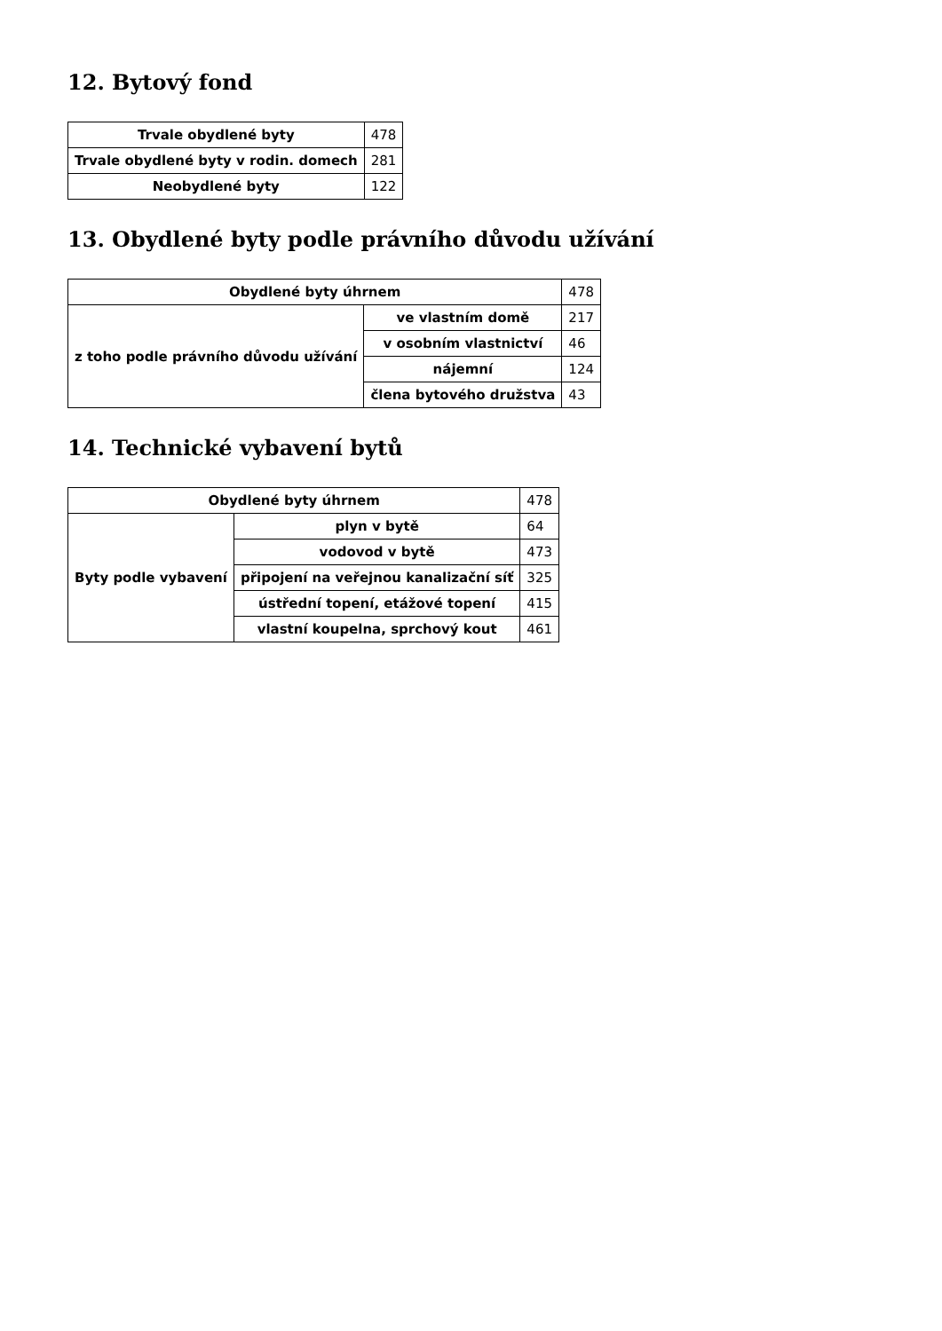12. Bytový fond
| Trvale obydlené byty | 478 |
| Trvale obydlené byty v rodin. domech | 281 |
| Neobydlené byty | 122 |
13. Obydlené byty podle právního důvodu užívání
| Obydlené byty úhrnem | | 478 |
| z toho podle právního důvodu užívání | ve vlastním domě | 217 |
| | v osobním vlastnictví | 46 |
| | nájemní | 124 |
| | člena bytového družstva | 43 |
14. Technické vybavení bytů
| Obydlené byty úhrnem | | 478 |
| Byty podle vybavení | plyn v bytě | 64 |
| | vodovod v bytě | 473 |
| | připojení na veřejnou kanalizační síť | 325 |
| | ústřední topení, etážové topení | 415 |
| | vlastní koupelna, sprchový kout | 461 |